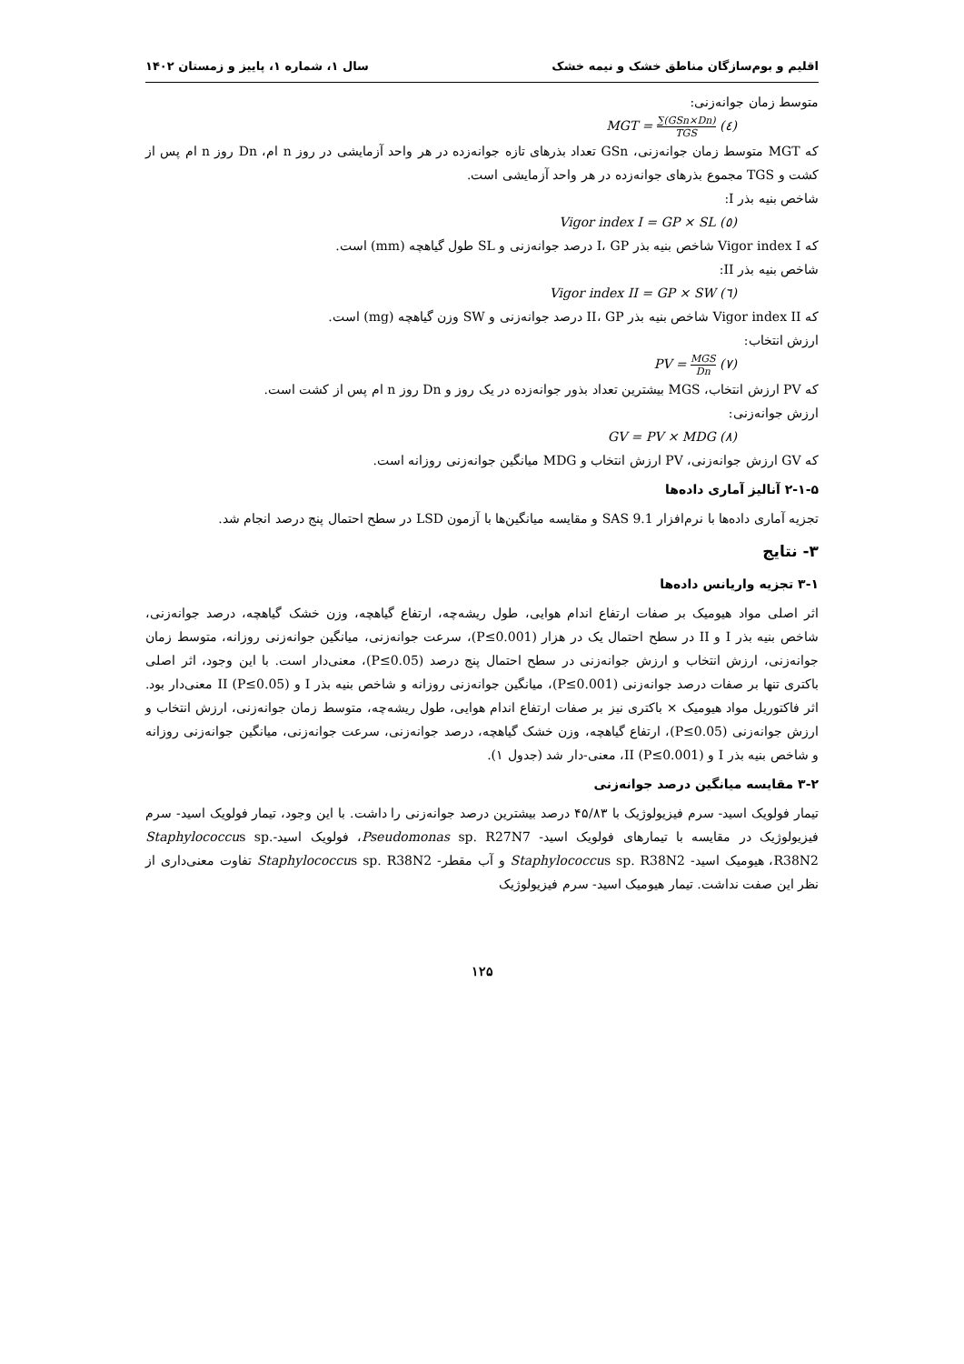اقلیم و بوم‌سازگان مناطق خشک و نیمه خشک سال ۱، شماره ۱، پاییز و زمستان ۱۴۰۲
متوسط زمان جوانه‌زنی:
MGT = ∑(GSn×Dn) TGS (٤)
که MGT متوسط زمان جوانه‌زنی، GSn تعداد بذرهای تازه جوانه‌زده در هر واحد آزمایشی در روز n ام، Dn روز n ام پس از کشت و TGS مجموع بذرهای جوانه‌زده در هر واحد آزمایشی است.
شاخص بنیه بذر I:
Vigor index I = GP × SL (٥)
که Vigor index I شاخص بنیه بذر I، GP درصد جوانه‌زنی و SL طول گیاهچه (mm) است.
شاخص بنیه بذر II:
Vigor index II = GP × SW (٦)
که Vigor index II شاخص بنیه بذر II، GP درصد جوانه‌زنی و SW وزن گیاهچه (mg) است.
ارزش انتخاب:
PV = MGS Dn (٧)
که PV ارزش انتخاب، MGS بیشترین تعداد بذور جوانه‌زده در یک روز و Dn روز n ام پس از کشت است.
ارزش جوانه‌زنی:
GV = PV × MDG (٨)
که GV ارزش جوانه‌زنی، PV ارزش انتخاب و MDG میانگین جوانه‌زنی روزانه است.
۲-۱-۵ آنالیز آماری داده‌ها
تجزیه آماری داده‌ها با نرم‌افزار SAS 9.1 و مقایسه میانگین‌ها با آزمون LSD در سطح احتمال پنج درصد انجام شد.
۳- نتایج
۳-۱ تجزیه واریانس داده‌ها
اثر اصلی مواد هیومیک بر صفات ارتفاع اندام هوایی، طول ریشه‌چه، ارتفاع گیاهچه، وزن خشک گیاهچه، درصد جوانه‌زنی، شاخص بنیه بذر I و II در سطح احتمال یک در هزار (P≤0.001)، سرعت جوانه‌زنی، میانگین جوانه‌زنی روزانه، متوسط زمان جوانه‌زنی، ارزش انتخاب و ارزش جوانه‌زنی در سطح احتمال پنج درصد (P≤0.05)، معنی‌دار است. با این وجود، اثر اصلی باکتری تنها بر صفات درصد جوانه‌زنی (P≤0.001)، میانگین جوانه‌زنی روزانه و شاخص بنیه بذر I و II (P≤0.05) معنی‌دار بود. اثر فاکتوریل مواد هیومیک × باکتری نیز بر صفات ارتفاع اندام هوایی، طول ریشه‌چه، متوسط زمان جوانه‌زنی، ارزش انتخاب و ارزش جوانه‌زنی (P≤0.05)، ارتفاع گیاهچه، وزن خشک گیاهچه، درصد جوانه‌زنی، سرعت جوانه‌زنی، میانگین جوانه‌زنی روزانه و شاخص بنیه بذر I و II (P≤0.001)، معنی-دار شد (جدول ۱).
۳-۲ مقایسه میانگین درصد جوانه‌زنی
تیمار فولویک اسید- سرم فیزیولوژیک با ۴۵/۸۳ درصد بیشترین درصد جوانه‌زنی را داشت. با این وجود، تیمار فولویک اسید- سرم فیزیولوژیک در مقایسه با تیمارهای فولویک اسید- Pseudomonas sp. R27N7، فولویک اسید-Staphylococcus sp. R38N2، هیومیک اسید- Staphylococcus sp. R38N2 و آب مقطر- Staphylococcus sp. R38N2 تفاوت معنی‌داری از نظر این صفت نداشت. تیمار هیومیک اسید- سرم فیزیولوژیک
۱۲۵